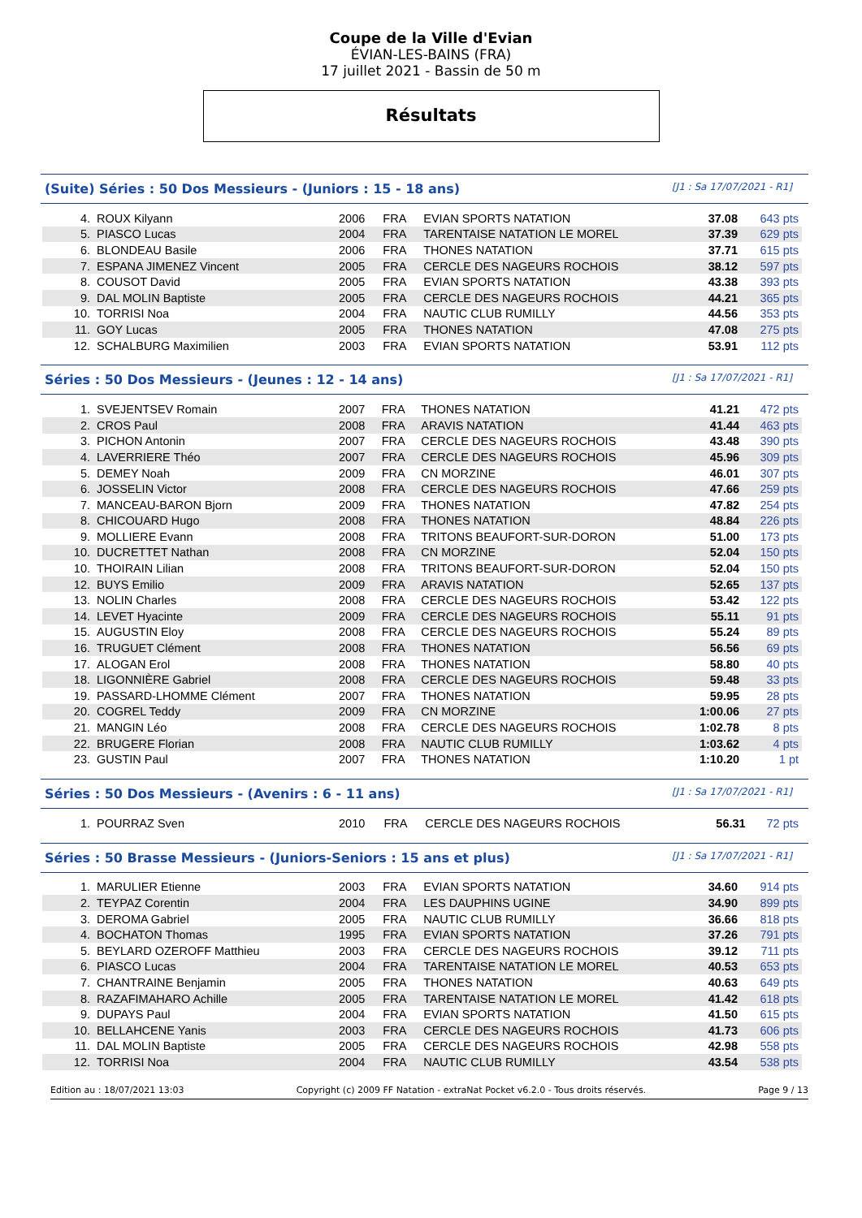Coupe de la Ville d'Evian
ÉVIAN-LES-BAINS (FRA)
17 juillet 2021 - Bassin de 50 m
Résultats
(Suite) Séries : 50 Dos Messieurs - (Juniors : 15 - 18 ans) [J1 : Sa 17/07/2021 - R1]
| 4. | ROUX Kilyann | 2006 | FRA | EVIAN SPORTS NATATION | 37.08 | 643 pts |
| 5. | PIASCO Lucas | 2004 | FRA | TARENTAISE NATATION LE MOREL | 37.39 | 629 pts |
| 6. | BLONDEAU Basile | 2006 | FRA | THONES NATATION | 37.71 | 615 pts |
| 7. | ESPANA JIMENEZ Vincent | 2005 | FRA | CERCLE DES NAGEURS ROCHOIS | 38.12 | 597 pts |
| 8. | COUSOT David | 2005 | FRA | EVIAN SPORTS NATATION | 43.38 | 393 pts |
| 9. | DAL MOLIN Baptiste | 2005 | FRA | CERCLE DES NAGEURS ROCHOIS | 44.21 | 365 pts |
| 10. | TORRISI Noa | 2004 | FRA | NAUTIC CLUB RUMILLY | 44.56 | 353 pts |
| 11. | GOY Lucas | 2005 | FRA | THONES NATATION | 47.08 | 275 pts |
| 12. | SCHALBURG Maximilien | 2003 | FRA | EVIAN SPORTS NATATION | 53.91 | 112 pts |
Séries : 50 Dos Messieurs - (Jeunes : 12 - 14 ans) [J1 : Sa 17/07/2021 - R1]
| 1. | SVEJENTSEV Romain | 2007 | FRA | THONES NATATION | 41.21 | 472 pts |
| 2. | CROS Paul | 2008 | FRA | ARAVIS NATATION | 41.44 | 463 pts |
| 3. | PICHON Antonin | 2007 | FRA | CERCLE DES NAGEURS ROCHOIS | 43.48 | 390 pts |
| 4. | LAVERRIERE Théo | 2007 | FRA | CERCLE DES NAGEURS ROCHOIS | 45.96 | 309 pts |
| 5. | DEMEY Noah | 2009 | FRA | CN MORZINE | 46.01 | 307 pts |
| 6. | JOSSELIN Victor | 2008 | FRA | CERCLE DES NAGEURS ROCHOIS | 47.66 | 259 pts |
| 7. | MANCEAU-BARON Bjorn | 2009 | FRA | THONES NATATION | 47.82 | 254 pts |
| 8. | CHICOUARD Hugo | 2008 | FRA | THONES NATATION | 48.84 | 226 pts |
| 9. | MOLLIERE Evann | 2008 | FRA | TRITONS BEAUFORT-SUR-DORON | 51.00 | 173 pts |
| 10. | DUCRETTET Nathan | 2008 | FRA | CN MORZINE | 52.04 | 150 pts |
| 10. | THOIRAIN Lilian | 2008 | FRA | TRITONS BEAUFORT-SUR-DORON | 52.04 | 150 pts |
| 12. | BUYS Emilio | 2009 | FRA | ARAVIS NATATION | 52.65 | 137 pts |
| 13. | NOLIN Charles | 2008 | FRA | CERCLE DES NAGEURS ROCHOIS | 53.42 | 122 pts |
| 14. | LEVET Hyacinte | 2009 | FRA | CERCLE DES NAGEURS ROCHOIS | 55.11 | 91 pts |
| 15. | AUGUSTIN Eloy | 2008 | FRA | CERCLE DES NAGEURS ROCHOIS | 55.24 | 89 pts |
| 16. | TRUGUET Clément | 2008 | FRA | THONES NATATION | 56.56 | 69 pts |
| 17. | ALOGAN Erol | 2008 | FRA | THONES NATATION | 58.80 | 40 pts |
| 18. | LIGONNIÈRE Gabriel | 2008 | FRA | CERCLE DES NAGEURS ROCHOIS | 59.48 | 33 pts |
| 19. | PASSARD-LHOMME Clément | 2007 | FRA | THONES NATATION | 59.95 | 28 pts |
| 20. | COGREL Teddy | 2009 | FRA | CN MORZINE | 1:00.06 | 27 pts |
| 21. | MANGIN Léo | 2008 | FRA | CERCLE DES NAGEURS ROCHOIS | 1:02.78 | 8 pts |
| 22. | BRUGERE Florian | 2008 | FRA | NAUTIC CLUB RUMILLY | 1:03.62 | 4 pts |
| 23. | GUSTIN Paul | 2007 | FRA | THONES NATATION | 1:10.20 | 1 pt |
Séries : 50 Dos Messieurs - (Avenirs : 6 - 11 ans) [J1 : Sa 17/07/2021 - R1]
| 1. | POURRAZ Sven | 2010 | FRA | CERCLE DES NAGEURS ROCHOIS | 56.31 | 72 pts |
Séries : 50 Brasse Messieurs - (Juniors-Seniors : 15 ans et plus) [J1 : Sa 17/07/2021 - R1]
| 1. | MARULIER Etienne | 2003 | FRA | EVIAN SPORTS NATATION | 34.60 | 914 pts |
| 2. | TEYPAZ Corentin | 2004 | FRA | LES DAUPHINS UGINE | 34.90 | 899 pts |
| 3. | DEROMA Gabriel | 2005 | FRA | NAUTIC CLUB RUMILLY | 36.66 | 818 pts |
| 4. | BOCHATON Thomas | 1995 | FRA | EVIAN SPORTS NATATION | 37.26 | 791 pts |
| 5. | BEYLARD OZEROFF Matthieu | 2003 | FRA | CERCLE DES NAGEURS ROCHOIS | 39.12 | 711 pts |
| 6. | PIASCO Lucas | 2004 | FRA | TARENTAISE NATATION LE MOREL | 40.53 | 653 pts |
| 7. | CHANTRAINE Benjamin | 2005 | FRA | THONES NATATION | 40.63 | 649 pts |
| 8. | RAZAFIMAHARO Achille | 2005 | FRA | TARENTAISE NATATION LE MOREL | 41.42 | 618 pts |
| 9. | DUPAYS Paul | 2004 | FRA | EVIAN SPORTS NATATION | 41.50 | 615 pts |
| 10. | BELLAHCENE Yanis | 2003 | FRA | CERCLE DES NAGEURS ROCHOIS | 41.73 | 606 pts |
| 11. | DAL MOLIN Baptiste | 2005 | FRA | CERCLE DES NAGEURS ROCHOIS | 42.98 | 558 pts |
| 12. | TORRISI Noa | 2004 | FRA | NAUTIC CLUB RUMILLY | 43.54 | 538 pts |
Edition au : 18/07/2021 13:03 Copyright (c) 2009 FF Natation - extraNat Pocket v6.2.0 - Tous droits réservés. Page 9 / 13